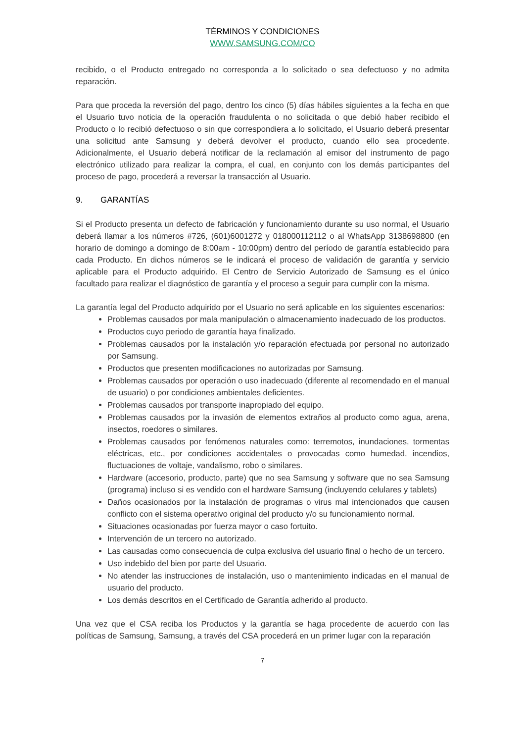TÉRMINOS Y CONDICIONES
WWW.SAMSUNG.COM/CO
recibido, o el Producto entregado no corresponda a lo solicitado o sea defectuoso y no admita reparación.
Para que proceda la reversión del pago, dentro los cinco (5) días hábiles siguientes a la fecha en que el Usuario tuvo noticia de la operación fraudulenta o no solicitada o que debió haber recibido el Producto o lo recibió defectuoso o sin que correspondiera a lo solicitado, el Usuario deberá presentar una solicitud ante Samsung y deberá devolver el producto, cuando ello sea procedente. Adicionalmente, el Usuario deberá notificar de la reclamación al emisor del instrumento de pago electrónico utilizado para realizar la compra, el cual, en conjunto con los demás participantes del proceso de pago, procederá a reversar la transacción al Usuario.
9. GARANTÍAS
Si el Producto presenta un defecto de fabricación y funcionamiento durante su uso normal, el Usuario deberá llamar a los números #726, (601)6001272 y 018000112112 o al WhatsApp 3138698800 (en horario de domingo a domingo de 8:00am - 10:00pm) dentro del período de garantía establecido para cada Producto. En dichos números se le indicará el proceso de validación de garantía y servicio aplicable para el Producto adquirido. El Centro de Servicio Autorizado de Samsung es el único facultado para realizar el diagnóstico de garantía y el proceso a seguir para cumplir con la misma.
La garantía legal del Producto adquirido por el Usuario no será aplicable en los siguientes escenarios:
Problemas causados por mala manipulación o almacenamiento inadecuado de los productos.
Productos cuyo periodo de garantía haya finalizado.
Problemas causados por la instalación y/o reparación efectuada por personal no autorizado por Samsung.
Productos que presenten modificaciones no autorizadas por Samsung.
Problemas causados por operación o uso inadecuado (diferente al recomendado en el manual de usuario) o por condiciones ambientales deficientes.
Problemas causados por transporte inapropiado del equipo.
Problemas causados por la invasión de elementos extraños al producto como agua, arena, insectos, roedores o similares.
Problemas causados por fenómenos naturales como: terremotos, inundaciones, tormentas eléctricas, etc., por condiciones accidentales o provocadas como humedad, incendios, fluctuaciones de voltaje, vandalismo, robo o similares.
Hardware (accesorio, producto, parte) que no sea Samsung y software que no sea Samsung (programa) incluso si es vendido con el hardware Samsung (incluyendo celulares y tablets)
Daños ocasionados por la instalación de programas o virus mal intencionados que causen conflicto con el sistema operativo original del producto y/o su funcionamiento normal.
Situaciones ocasionadas por fuerza mayor o caso fortuito.
Intervención de un tercero no autorizado.
Las causadas como consecuencia de culpa exclusiva del usuario final o hecho de un tercero.
Uso indebido del bien por parte del Usuario.
No atender las instrucciones de instalación, uso o mantenimiento indicadas en el manual de usuario del producto.
Los demás descritos en el Certificado de Garantía adherido al producto.
Una vez que el CSA reciba los Productos y la garantía se haga procedente de acuerdo con las políticas de Samsung, Samsung, a través del CSA procederá en un primer lugar con la reparación
7